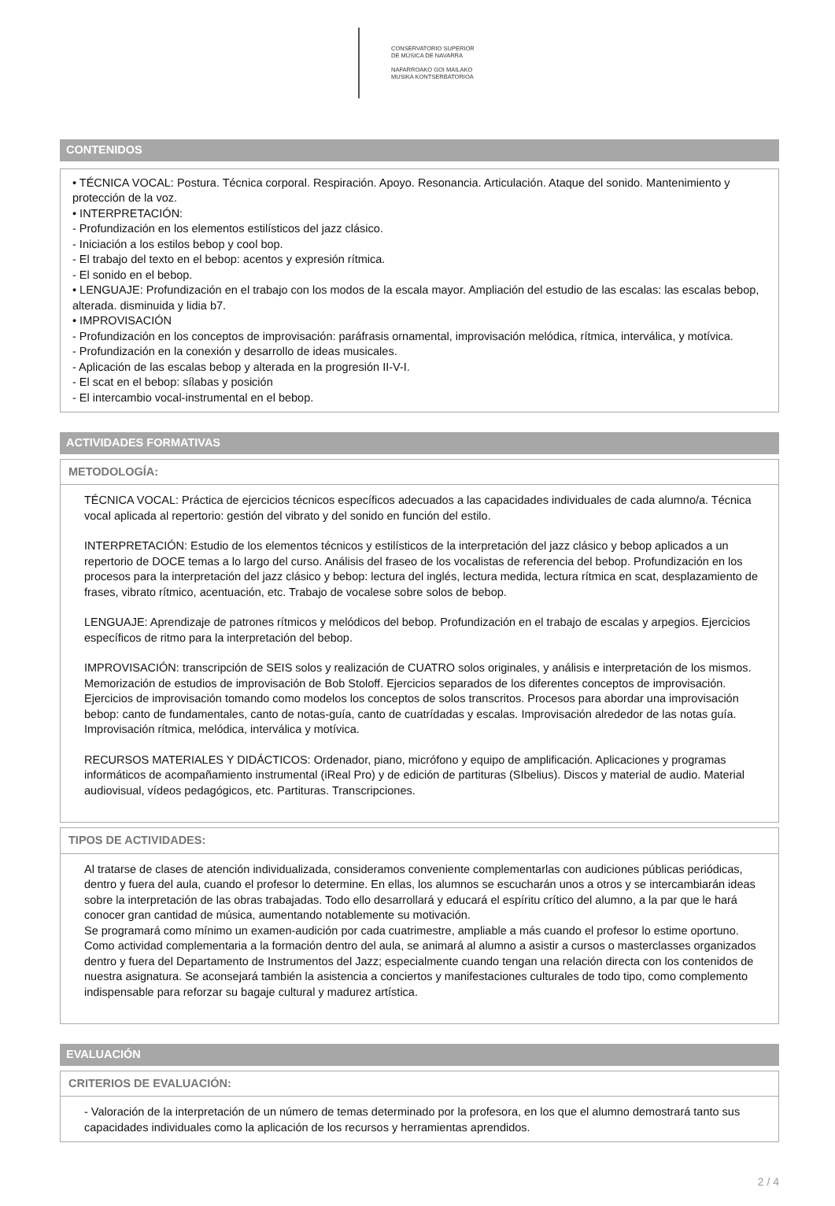CONSERVATORIO SUPERIOR
DE MÚSICA DE NAVARRA
NAFARROAKO GOI MAILAKO
MUSIKA KONTSERBATORIOA
CONTENIDOS
• TÉCNICA VOCAL: Postura. Técnica corporal. Respiración. Apoyo. Resonancia. Articulación. Ataque del sonido. Mantenimiento y protección de la voz.
• INTERPRETACIÓN:
- Profundización en los elementos estilísticos del jazz clásico.
- Iniciación a los estilos bebop y cool bop.
- El trabajo del texto en el bebop: acentos y expresión rítmica.
- El sonido en el bebop.
• LENGUAJE: Profundización en el trabajo con los modos de la escala mayor. Ampliación del estudio de las escalas: las escalas bebop, alterada. disminuida y lidia b7.
• IMPROVISACIÓN
- Profundización en los conceptos de improvisación: paráfrasis ornamental, improvisación melódica, rítmica, interválica, y motívica.
- Profundización en la conexión y desarrollo de ideas musicales.
- Aplicación de las escalas bebop y alterada en la progresión II-V-I.
- El scat en el bebop: sílabas y posición
- El intercambio vocal-instrumental en el bebop.
ACTIVIDADES FORMATIVAS
METODOLOGÍA:
TÉCNICA VOCAL: Práctica de ejercicios técnicos específicos adecuados a las capacidades individuales de cada alumno/a. Técnica vocal aplicada al repertorio: gestión del vibrato y del sonido en función del estilo.
INTERPRETACIÓN: Estudio de los elementos técnicos y estilísticos de la interpretación del jazz clásico y bebop aplicados a un repertorio de DOCE temas a lo largo del curso. Análisis del fraseo de los vocalistas de referencia del bebop. Profundización en los procesos para la interpretación del jazz clásico y bebop: lectura del inglés, lectura medida, lectura rítmica en scat, desplazamiento de frases, vibrato rítmico, acentuación, etc. Trabajo de vocalese sobre solos de bebop.
LENGUAJE: Aprendizaje de patrones rítmicos y melódicos del bebop. Profundización en el trabajo de escalas y arpegios. Ejercicios específicos de ritmo para la interpretación del bebop.
IMPROVISACIÓN: transcripción de SEIS solos y realización de CUATRO solos originales, y análisis e interpretación de los mismos. Memorización de estudios de improvisación de Bob Stoloff. Ejercicios separados de los diferentes conceptos de improvisación. Ejercicios de improvisación tomando como modelos los conceptos de solos transcritos. Procesos para abordar una improvisación bebop: canto de fundamentales, canto de notas-guía, canto de cuatrídadas y escalas. Improvisación alrededor de las notas guía. Improvisación rítmica, melódica, interválica y motívica.
RECURSOS MATERIALES Y DIDÁCTICOS: Ordenador, piano, micrófono y equipo de amplificación. Aplicaciones y programas informáticos de acompañamiento instrumental (iReal Pro) y de edición de partituras (SIbelius). Discos y material de audio. Material audiovisual, vídeos pedagógicos, etc. Partituras. Transcripciones.
TIPOS DE ACTIVIDADES:
Al tratarse de clases de atención individualizada, consideramos conveniente complementarlas con audiciones públicas periódicas, dentro y fuera del aula, cuando el profesor lo determine. En ellas, los alumnos se escucharán unos a otros y se intercambiarán ideas sobre la interpretación de las obras trabajadas. Todo ello desarrollará y educará el espíritu crítico del alumno, a la par que le hará conocer gran cantidad de música, aumentando notablemente su motivación.
Se programará como mínimo un examen-audición por cada cuatrimestre, ampliable a más cuando el profesor lo estime oportuno.
Como actividad complementaria a la formación dentro del aula, se animará al alumno a asistir a cursos o masterclasses organizados dentro y fuera del Departamento de Instrumentos del Jazz; especialmente cuando tengan una relación directa con los contenidos de nuestra asignatura. Se aconsejará también la asistencia a conciertos y manifestaciones culturales de todo tipo, como complemento indispensable para reforzar su bagaje cultural y madurez artística.
EVALUACIÓN
CRITERIOS DE EVALUACIÓN:
- Valoración de la interpretación de un número de temas determinado por la profesora, en los que el alumno demostrará tanto sus capacidades individuales como la aplicación de los recursos y herramientas aprendidos.
2 / 4